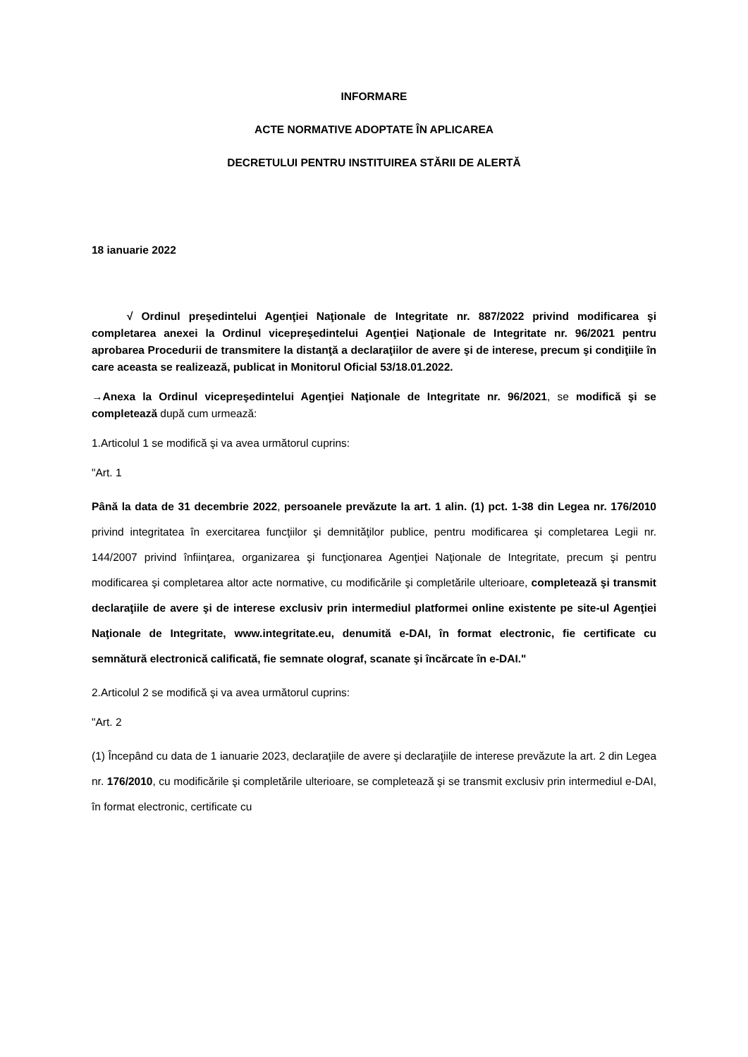INFORMARE
ACTE NORMATIVE ADOPTATE ÎN APLICAREA
DECRETULUI PENTRU INSTITUIREA STĂRII DE ALERTĂ
18 ianuarie 2022
√ Ordinul preşedintelui Agenţiei Naţionale de Integritate nr. 887/2022 privind modificarea şi completarea anexei la Ordinul vicepreşedintelui Agenţiei Naţionale de Integritate nr. 96/2021 pentru aprobarea Procedurii de transmitere la distanţă a declaraţiilor de avere şi de interese, precum şi condiţiile în care aceasta se realizează, publicat in Monitorul Oficial 53/18.01.2022.
→Anexa la Ordinul vicepreşedintelui Agenţiei Naţionale de Integritate nr. 96/2021, se modifică şi se completează după cum urmează:
1.Articolul 1 se modifică şi va avea următorul cuprins:
"Art. 1
Până la data de 31 decembrie 2022, persoanele prevăzute la art. 1 alin. (1) pct. 1-38 din Legea nr. 176/2010 privind integritatea în exercitarea funcţiilor şi demnităţilor publice, pentru modificarea şi completarea Legii nr. 144/2007 privind înfiinţarea, organizarea şi funcţionarea Agenţiei Naţionale de Integritate, precum şi pentru modificarea şi completarea altor acte normative, cu modificările şi completările ulterioare, completează şi transmit declaraţiile de avere şi de interese exclusiv prin intermediul platformei online existente pe site-ul Agenţiei Naţionale de Integritate, www.integritate.eu, denumită e-DAI, în format electronic, fie certificate cu semnătură electronică calificată, fie semnate olograf, scanate şi încărcate în e-DAI."
2.Articolul 2 se modifică şi va avea următorul cuprins:
"Art. 2
(1) Începând cu data de 1 ianuarie 2023, declaraţiile de avere şi declaraţiile de interese prevăzute la art. 2 din Legea nr. 176/2010, cu modificările şi completările ulterioare, se completează şi se transmit exclusiv prin intermediul e-DAI, în format electronic, certificate cu